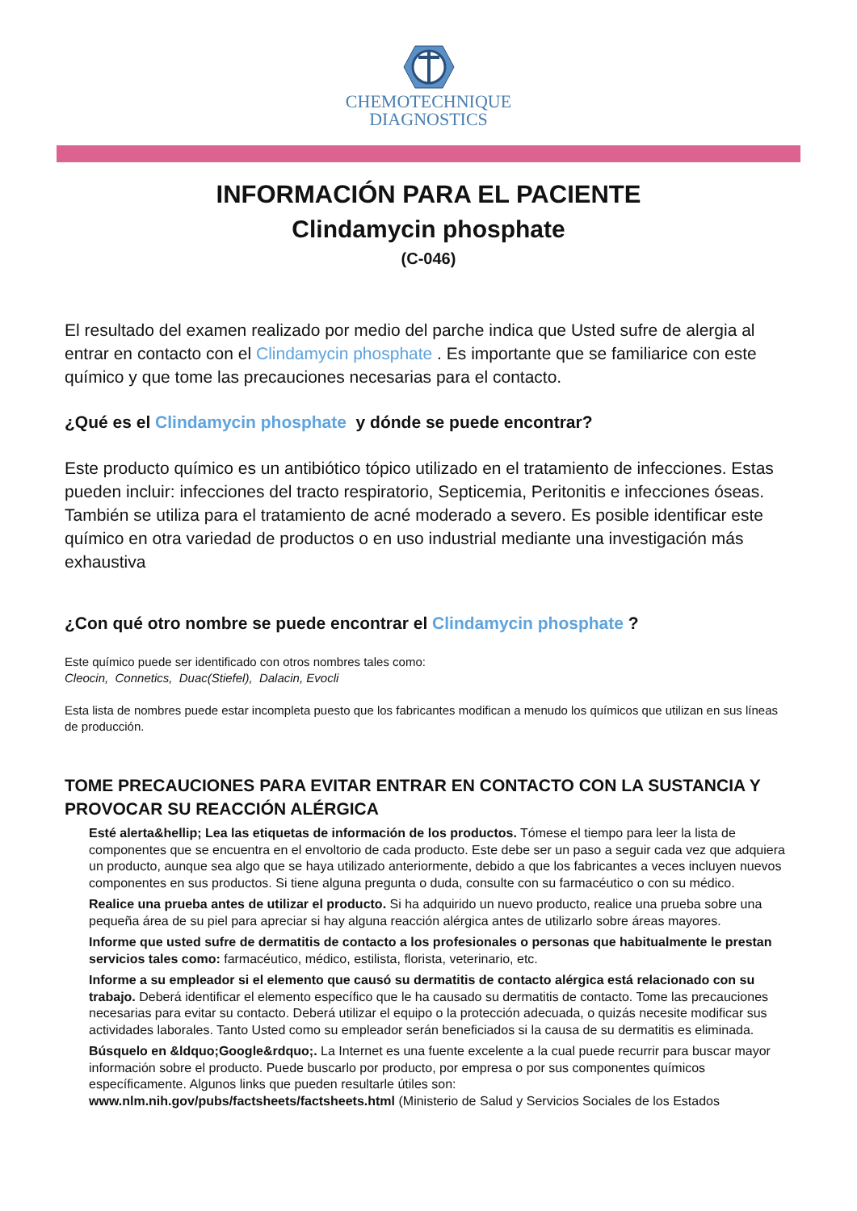CHEMOTECHNIQUE
DIAGNOSTICS
INFORMACIÓN PARA EL PACIENTE
Clindamycin phosphate
(C-046)
El resultado del examen realizado por medio del parche indica que Usted sufre de alergia al entrar en contacto con el Clindamycin phosphate . Es importante que se familiarice con este químico y que tome las precauciones necesarias para el contacto.
¿Qué es el Clindamycin phosphate y dónde se puede encontrar?
Este producto químico es un antibiótico tópico utilizado en el tratamiento de infecciones. Estas pueden incluir: infecciones del tracto respiratorio, Septicemia, Peritonitis e infecciones óseas. También se utiliza para el tratamiento de acné moderado a severo. Es posible identificar este químico en otra variedad de productos o en uso industrial mediante una investigación más exhaustiva
¿Con qué otro nombre se puede encontrar el Clindamycin phosphate ?
Este químico puede ser identificado con otros nombres tales como:
Cleocin, Connetics, Duac(Stiefel), Dalacin, Evocli
Esta lista de nombres puede estar incompleta puesto que los fabricantes modifican a menudo los químicos que utilizan en sus líneas de producción.
TOME PRECAUCIONES PARA EVITAR ENTRAR EN CONTACTO CON LA SUSTANCIA Y PROVOCAR SU REACCIÓN ALÉRGICA
Esté alerta&hellip; Lea las etiquetas de información de los productos. Tómese el tiempo para leer la lista de componentes que se encuentra en el envoltorio de cada producto. Este debe ser un paso a seguir cada vez que adquiera un producto, aunque sea algo que se haya utilizado anteriormente, debido a que los fabricantes a veces incluyen nuevos componentes en sus productos. Si tiene alguna pregunta o duda, consulte con su farmacéutico o con su médico.
Realice una prueba antes de utilizar el producto. Si ha adquirido un nuevo producto, realice una prueba sobre una pequeña área de su piel para apreciar si hay alguna reacción alérgica antes de utilizarlo sobre áreas mayores.
Informe que usted sufre de dermatitis de contacto a los profesionales o personas que habitualmente le prestan servicios tales como: farmacéutico, médico, estilista, florista, veterinario, etc.
Informe a su empleador si el elemento que causó su dermatitis de contacto alérgica está relacionado con su trabajo. Deberá identificar el elemento específico que le ha causado su dermatitis de contacto. Tome las precauciones necesarias para evitar su contacto. Deberá utilizar el equipo o la protección adecuada, o quizás necesite modificar sus actividades laborales. Tanto Usted como su empleador serán beneficiados si la causa de su dermatitis es eliminada.
Búsquelo en &ldquo;Google&rdquo;. La Internet es una fuente excelente a la cual puede recurrir para buscar mayor información sobre el producto. Puede buscarlo por producto, por empresa o por sus componentes químicos específicamente. Algunos links que pueden resultarle útiles son:
www.nlm.nih.gov/pubs/factsheets/factsheets.html (Ministerio de Salud y Servicios Sociales de los Estados